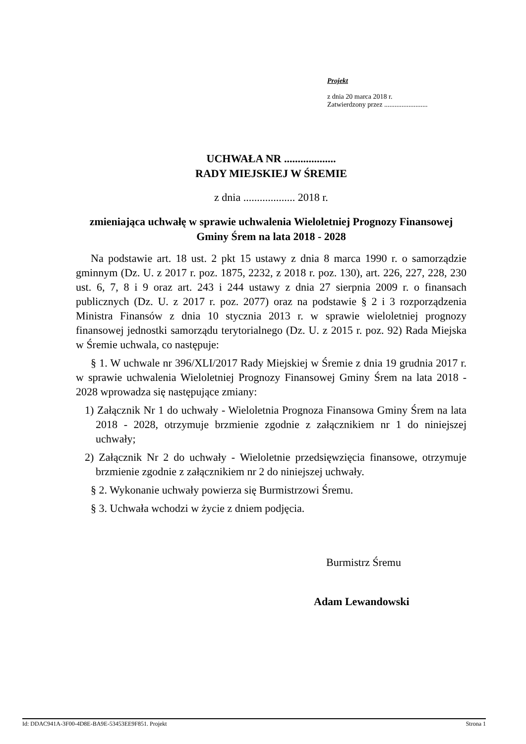Projekt
z dnia 20 marca 2018 r.
Zatwierdzony przez .........................
UCHWAŁA NR ...................
RADY MIEJSKIEJ W ŚREMIE
z dnia ................... 2018 r.
zmieniająca uchwałę w sprawie uchwalenia Wieloletniej Prognozy Finansowej Gminy Śrem na lata 2018 - 2028
Na podstawie art. 18 ust. 2 pkt 15 ustawy z dnia 8 marca 1990 r. o samorządzie gminnym (Dz. U. z 2017 r. poz. 1875, 2232, z 2018 r. poz. 130), art. 226, 227, 228, 230 ust. 6, 7, 8 i 9 oraz art. 243 i 244 ustawy z dnia 27 sierpnia 2009 r. o finansach publicznych (Dz. U. z 2017 r. poz. 2077) oraz na podstawie § 2 i 3 rozporządzenia Ministra Finansów z dnia 10 stycznia 2013 r. w sprawie wieloletniej prognozy finansowej jednostki samorządu terytorialnego (Dz. U. z 2015 r. poz. 92) Rada Miejska w Śremie uchwala, co następuje:
§ 1. W uchwale nr 396/XLI/2017 Rady Miejskiej w Śremie z dnia 19 grudnia 2017 r. w sprawie uchwalenia Wieloletniej Prognozy Finansowej Gminy Śrem na lata 2018 - 2028 wprowadza się następujące zmiany:
1) Załącznik Nr 1 do uchwały - Wieloletnia Prognoza Finansowa Gminy Śrem na lata 2018 - 2028, otrzymuje brzmienie zgodnie z załącznikiem nr 1 do niniejszej uchwały;
2) Załącznik Nr 2 do uchwały - Wieloletnie przedsięwzięcia finansowe, otrzymuje brzmienie zgodnie z załącznikiem nr 2 do niniejszej uchwały.
§ 2. Wykonanie uchwały powierza się Burmistrzowi Śremu.
§ 3. Uchwała wchodzi w życie z dniem podjęcia.
Burmistrz Śremu
Adam Lewandowski
Id: DDAC941A-3F00-4D8E-BA9E-53453EE9F851. Projekt Strona 1